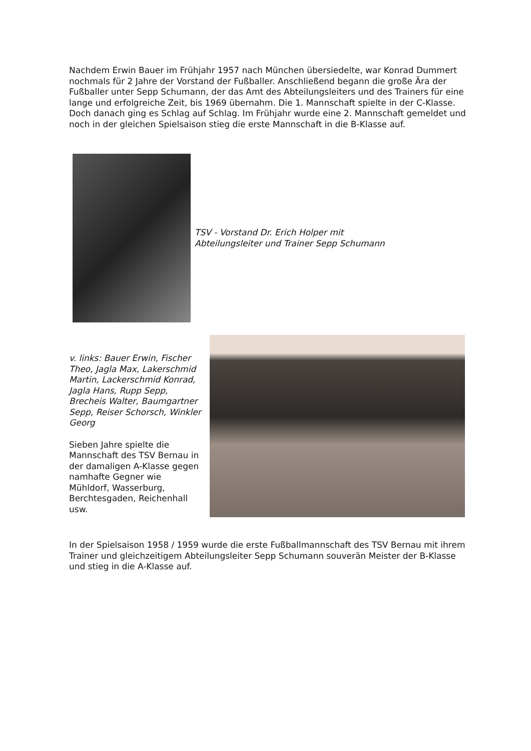Nachdem Erwin Bauer im Frühjahr 1957 nach München übersiedelte, war Konrad Dummert nochmals für 2 Jahre der Vorstand der Fußballer. Anschließend begann die große Ära der Fußballer unter Sepp Schumann, der das Amt des Abteilungsleiters und des Trainers für eine lange und erfolgreiche Zeit, bis 1969 übernahm. Die 1. Mannschaft spielte in der C-Klasse. Doch danach ging es Schlag auf Schlag. Im Frühjahr wurde eine 2. Mannschaft gemeldet und noch in der gleichen Spielsaison stieg die erste Mannschaft in die B-Klasse auf.
TSV - Vorstand Dr. Erich Holper mit
Abteilungsleiter und Trainer Sepp Schumann
v. links: Bauer Erwin, Fischer Theo, Jagla Max, Lakerschmid Martin, Lackerschmid Konrad, Jagla Hans, Rupp Sepp, Brecheis Walter, Baumgartner Sepp, Reiser Schorsch, Winkler Georg
Sieben Jahre spielte die Mannschaft des TSV Bernau in der damaligen A-Klasse gegen namhafte Gegner wie Mühldorf, Wasserburg, Berchtesgaden, Reichenhall usw.
In der Spielsaison 1958 / 1959 wurde die erste Fußballmannschaft des TSV Bernau mit ihrem Trainer und gleichzeitigem Abteilungsleiter Sepp Schumann souverän Meister der B-Klasse und stieg in die A-Klasse auf.